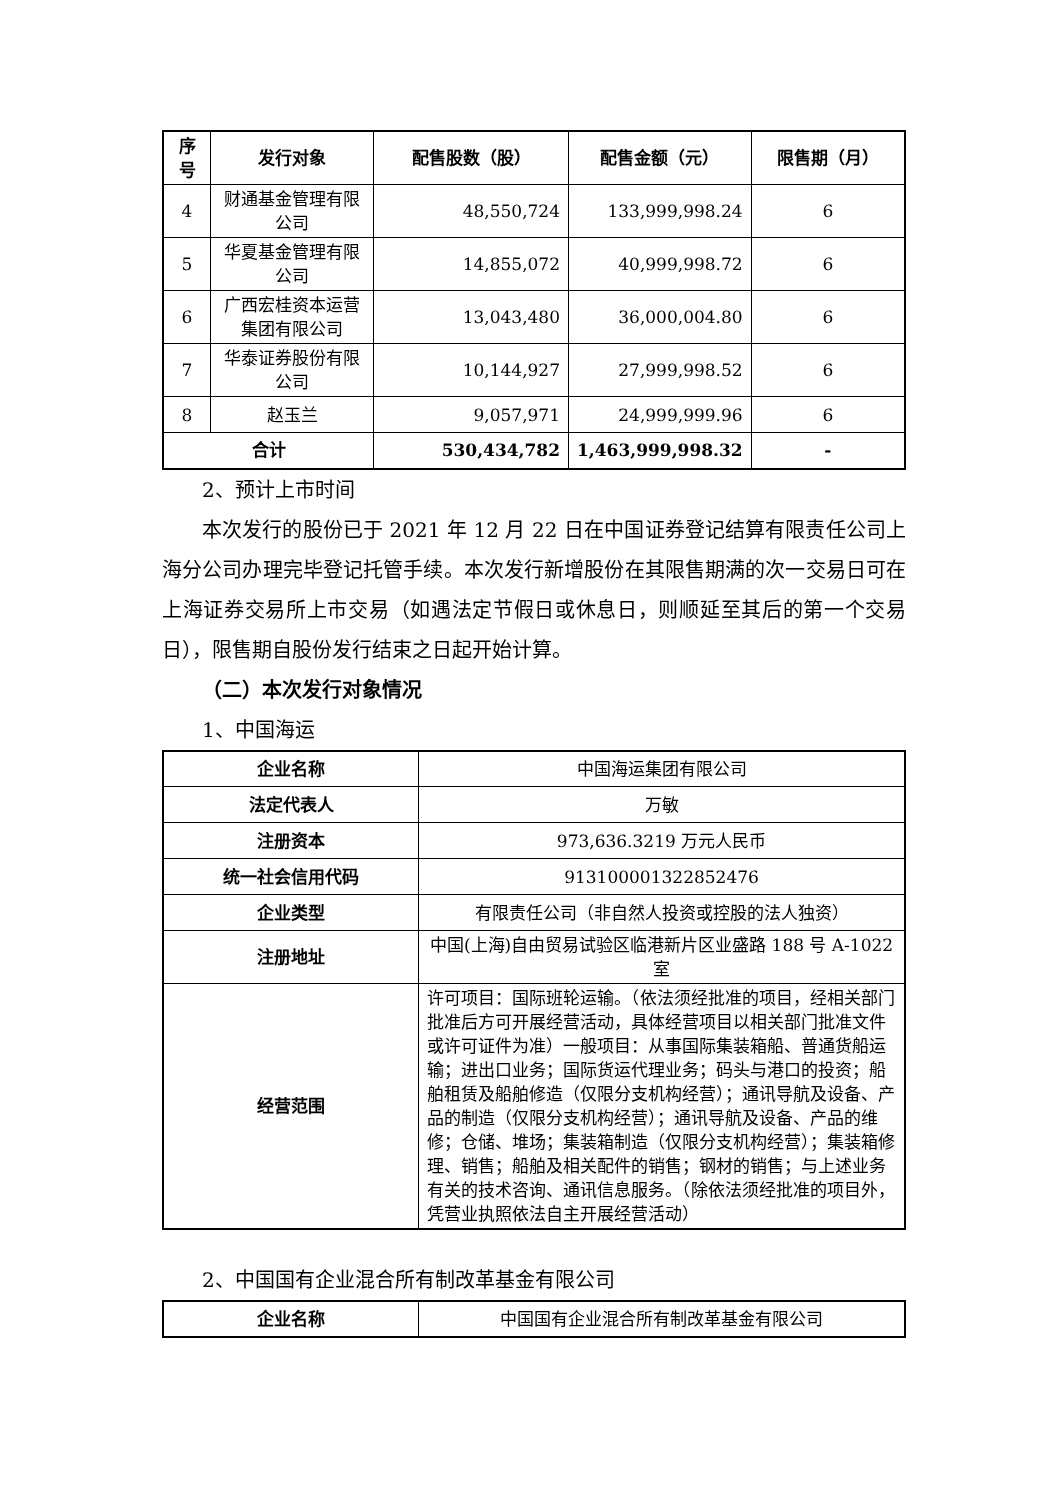| 序号 | 发行对象 | 配售股数（股） | 配售金额（元） | 限售期（月） |
| --- | --- | --- | --- | --- |
| 4 | 财通基金管理有限公司 | 48,550,724 | 133,999,998.24 | 6 |
| 5 | 华夏基金管理有限公司 | 14,855,072 | 40,999,998.72 | 6 |
| 6 | 广西宏桂资本运营集团有限公司 | 13,043,480 | 36,000,004.80 | 6 |
| 7 | 华泰证券股份有限公司 | 10,144,927 | 27,999,998.52 | 6 |
| 8 | 赵玉兰 | 9,057,971 | 24,999,999.96 | 6 |
| 合计 | | 530,434,782 | 1,463,999,998.32 | - |
2、预计上市时间
本次发行的股份已于 2021 年 12 月 22 日在中国证券登记结算有限责任公司上海分公司办理完毕登记托管手续。本次发行新增股份在其限售期满的次一交易日可在上海证券交易所上市交易（如遇法定节假日或休息日，则顺延至其后的第一个交易日），限售期自股份发行结束之日起开始计算。
（二）本次发行对象情况
1、中国海运
| 企业名称 | 中国海运集团有限公司 |
| 法定代表人 | 万敏 |
| 注册资本 | 973,636.3219 万元人民币 |
| 统一社会信用代码 | 913100001322852476 |
| 企业类型 | 有限责任公司（非自然人投资或控股的法人独资） |
| 注册地址 | 中国(上海)自由贸易试验区临港新片区业盛路 188 号 A-1022 室 |
| 经营范围 | 许可项目：国际班轮运输。（依法须经批准的项目，经相关部门批准后方可开展经营活动，具体经营项目以相关部门批准文件或许可证件为准）一般项目：从事国际集装箱船、普通货船运输；进出口业务；国际货运代理业务；码头与港口的投资；船舶租赁及船舶修造（仅限分支机构经营）；通讯导航及设备、产品的制造（仅限分支机构经营）；通讯导航及设备、产品的维修；仓储、堆场；集装箱制造（仅限分支机构经营）；集装箱修理、销售；船舶及相关配件的销售；钢材的销售；与上述业务有关的技术咨询、通讯信息服务。（除依法须经批准的项目外，凭营业执照依法自主开展经营活动） |
2、中国国有企业混合所有制改革基金有限公司
| 企业名称 | 中国国有企业混合所有制改革基金有限公司 |